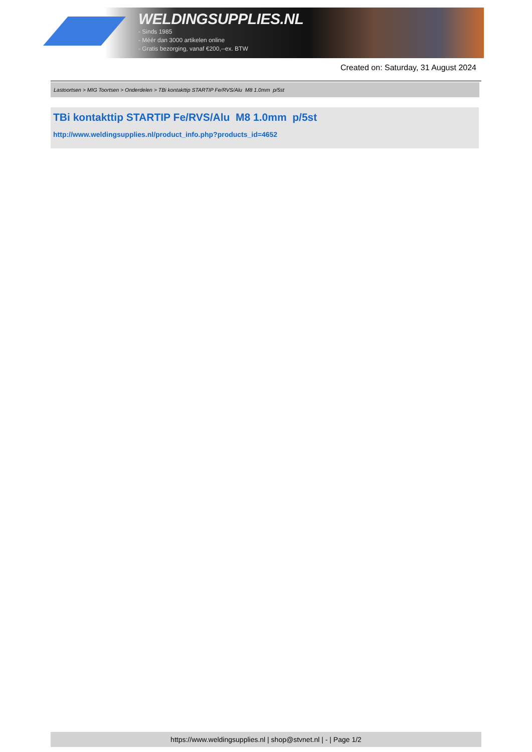WELDINGSUPPLIES.NL
- Sinds 1985
- Méér dan 3000 artikelen online
- Gratis bezorging, vanaf €200,--ex. BTW
Created on: Saturday, 31 August 2024
Lastoortsen > MIG Toortsen > Onderdelen > TBi kontakttip STARTIP Fe/RVS/Alu M8 1.0mm p/5st
TBi kontakttip STARTIP Fe/RVS/Alu M8 1.0mm p/5st
http://www.weldingsupplies.nl/product_info.php?products_id=4652
https://www.weldingsupplies.nl | shop@stvnet.nl | - | Page 1/2